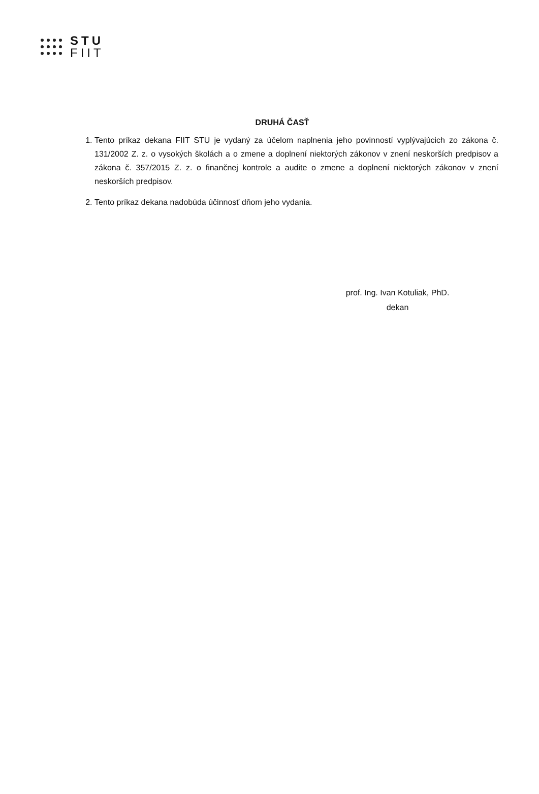STU
FIIT
DRUHÁ ČASŤ
1. Tento príkaz dekana FIIT STU je vydaný za účelom naplnenia jeho povinností vyplývajúcich zo zákona č. 131/2002 Z. z. o vysokých školách a o zmene a doplnení niektorých zákonov v znení neskorších predpisov a zákona č. 357/2015 Z. z. o finančnej kontrole a audite o zmene a doplnení niektorých zákonov v znení neskorších predpisov.
2. Tento príkaz dekana nadobúda účinnosť dňom jeho vydania.
prof. Ing. Ivan Kotuliak, PhD.
dekan